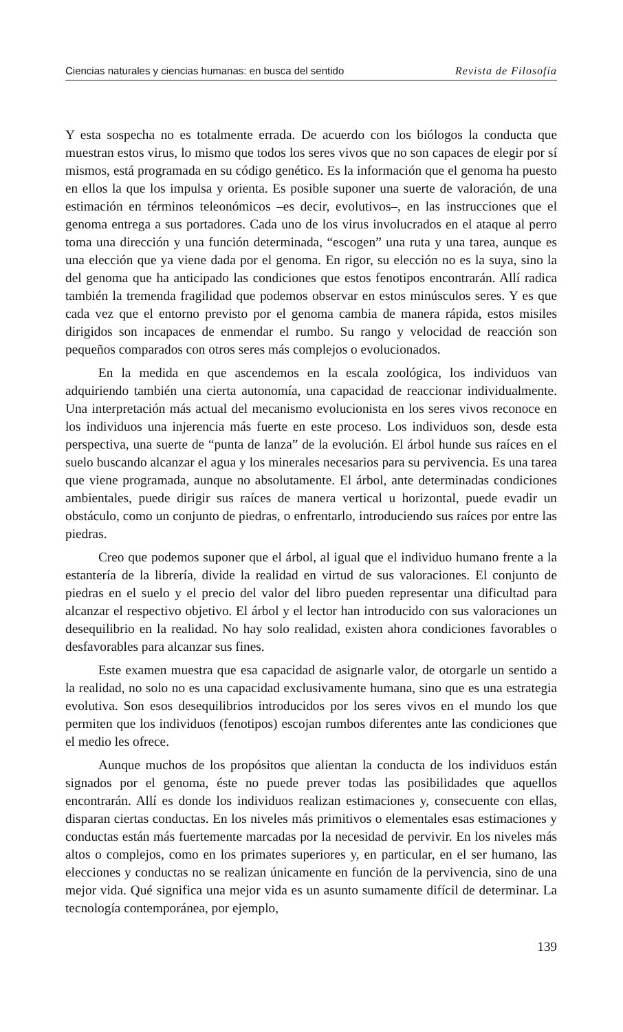Ciencias naturales y ciencias humanas: en busca del sentido Revista de Filosofía
Y esta sospecha no es totalmente errada. De acuerdo con los biólogos la conducta que muestran estos virus, lo mismo que todos los seres vivos que no son capaces de elegir por sí mismos, está programada en su código genético. Es la información que el genoma ha puesto en ellos la que los impulsa y orienta. Es posible suponer una suerte de valoración, de una estimación en términos teleonómicos –es decir, evolutivos–, en las instrucciones que el genoma entrega a sus portadores. Cada uno de los virus involucrados en el ataque al perro toma una dirección y una función determinada, “escogen” una ruta y una tarea, aunque es una elección que ya viene dada por el genoma. En rigor, su elección no es la suya, sino la del genoma que ha anticipado las condiciones que estos fenotipos encontrarán. Allí radica también la tremenda fragilidad que podemos observar en estos minúsculos seres. Y es que cada vez que el entorno previsto por el genoma cambia de manera rápida, estos misiles dirigidos son incapaces de enmendar el rumbo. Su rango y velocidad de reacción son pequeños comparados con otros seres más complejos o evolucionados.
En la medida en que ascendemos en la escala zoológica, los individuos van adquiriendo también una cierta autonomía, una capacidad de reaccionar individualmente. Una interpretación más actual del mecanismo evolucionista en los seres vivos reconoce en los individuos una injerencia más fuerte en este proceso. Los individuos son, desde esta perspectiva, una suerte de “punta de lanza” de la evolución. El árbol hunde sus raíces en el suelo buscando alcanzar el agua y los minerales necesarios para su pervivencia. Es una tarea que viene programada, aunque no absolutamente. El árbol, ante determinadas condiciones ambientales, puede dirigir sus raíces de manera vertical u horizontal, puede evadir un obstáculo, como un conjunto de piedras, o enfrentarlo, introduciendo sus raíces por entre las piedras.
Creo que podemos suponer que el árbol, al igual que el individuo humano frente a la estantería de la librería, divide la realidad en virtud de sus valoraciones. El conjunto de piedras en el suelo y el precio del valor del libro pueden representar una dificultad para alcanzar el respectivo objetivo. El árbol y el lector han introducido con sus valoraciones un desequilibrio en la realidad. No hay solo realidad, existen ahora condiciones favorables o desfavorables para alcanzar sus fines.
Este examen muestra que esa capacidad de asignarle valor, de otorgarle un sentido a la realidad, no solo no es una capacidad exclusivamente humana, sino que es una estrategia evolutiva. Son esos desequilibrios introducidos por los seres vivos en el mundo los que permiten que los individuos (fenotipos) escojan rumbos diferentes ante las condiciones que el medio les ofrece.
Aunque muchos de los propósitos que alientan la conducta de los individuos están signados por el genoma, éste no puede prever todas las posibilidades que aquellos encontrarán. Allí es donde los individuos realizan estimaciones y, consecuente con ellas, disparan ciertas conductas. En los niveles más primitivos o elementales esas estimaciones y conductas están más fuertemente marcadas por la necesidad de pervivir. En los niveles más altos o complejos, como en los primates superiores y, en particular, en el ser humano, las elecciones y conductas no se realizan únicamente en función de la pervivencia, sino de una mejor vida. Qué significa una mejor vida es un asunto sumamente difícil de determinar. La tecnología contemporánea, por ejemplo,
139